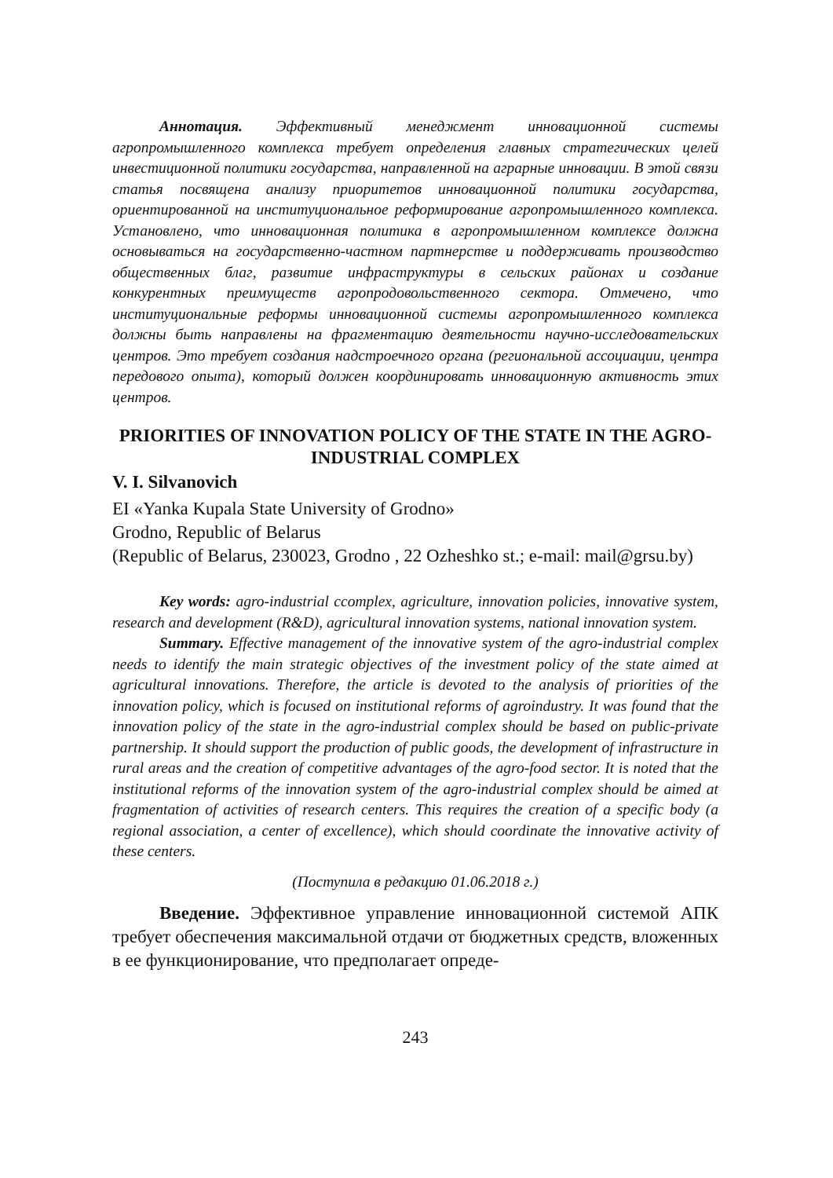Аннотация. Эффективный менеджмент инновационной системы агропромышленного комплекса требует определения главных стратегических целей инвестиционной политики государства, направленной на аграрные инновации. В этой связи статья посвящена анализу приоритетов инновационной политики государства, ориентированной на институциональное реформирование агропромышленного комплекса. Установлено, что инновационная политика в агропромышленном комплексе должна основываться на государственно-частном партнерстве и поддерживать производство общественных благ, развитие инфраструктуры в сельских районах и создание конкурентных преимуществ агропродовольственного сектора. Отмечено, что институциональные реформы инновационной системы агропромышленного комплекса должны быть направлены на фрагментацию деятельности научно-исследовательских центров. Это требует создания надстроечного органа (региональной ассоциации, центра передового опыта), который должен координировать инновационную активность этих центров.
PRIORITIES OF INNOVATION POLICY OF THE STATE IN THE AGRO-INDUSTRIAL COMPLEX
V. I. Silvanovich
EI «Yanka Kupala State University of Grodno»
Grodno, Republic of Belarus
(Republic of Belarus, 230023, Grodno , 22 Ozheshko st.; e-mail: mail@grsu.by)
Key words: agro-industrial ccomplex, agriculture, innovation policies, innovative system, research and development (R&D), agricultural innovation systems, national innovation system.
Summary. Effective management of the innovative system of the agro-industrial complex needs to identify the main strategic objectives of the investment policy of the state aimed at agricultural innovations. Therefore, the article is devoted to the analysis of priorities of the innovation policy, which is focused on institutional reforms of agroindustry. It was found that the innovation policy of the state in the agro-industrial complex should be based on public-private partnership. It should support the production of public goods, the development of infrastructure in rural areas and the creation of competitive advantages of the agro-food sector. It is noted that the institutional reforms of the innovation system of the agro-industrial complex should be aimed at fragmentation of activities of research centers. This requires the creation of a specific body (a regional association, a center of excellence), which should coordinate the innovative activity of these centers.
(Поступила в редакцию 01.06.2018 г.)
Введение. Эффективное управление инновационной системой АПК требует обеспечения максимальной отдачи от бюджетных средств, вложенных в ее функционирование, что предполагает опреде-
243